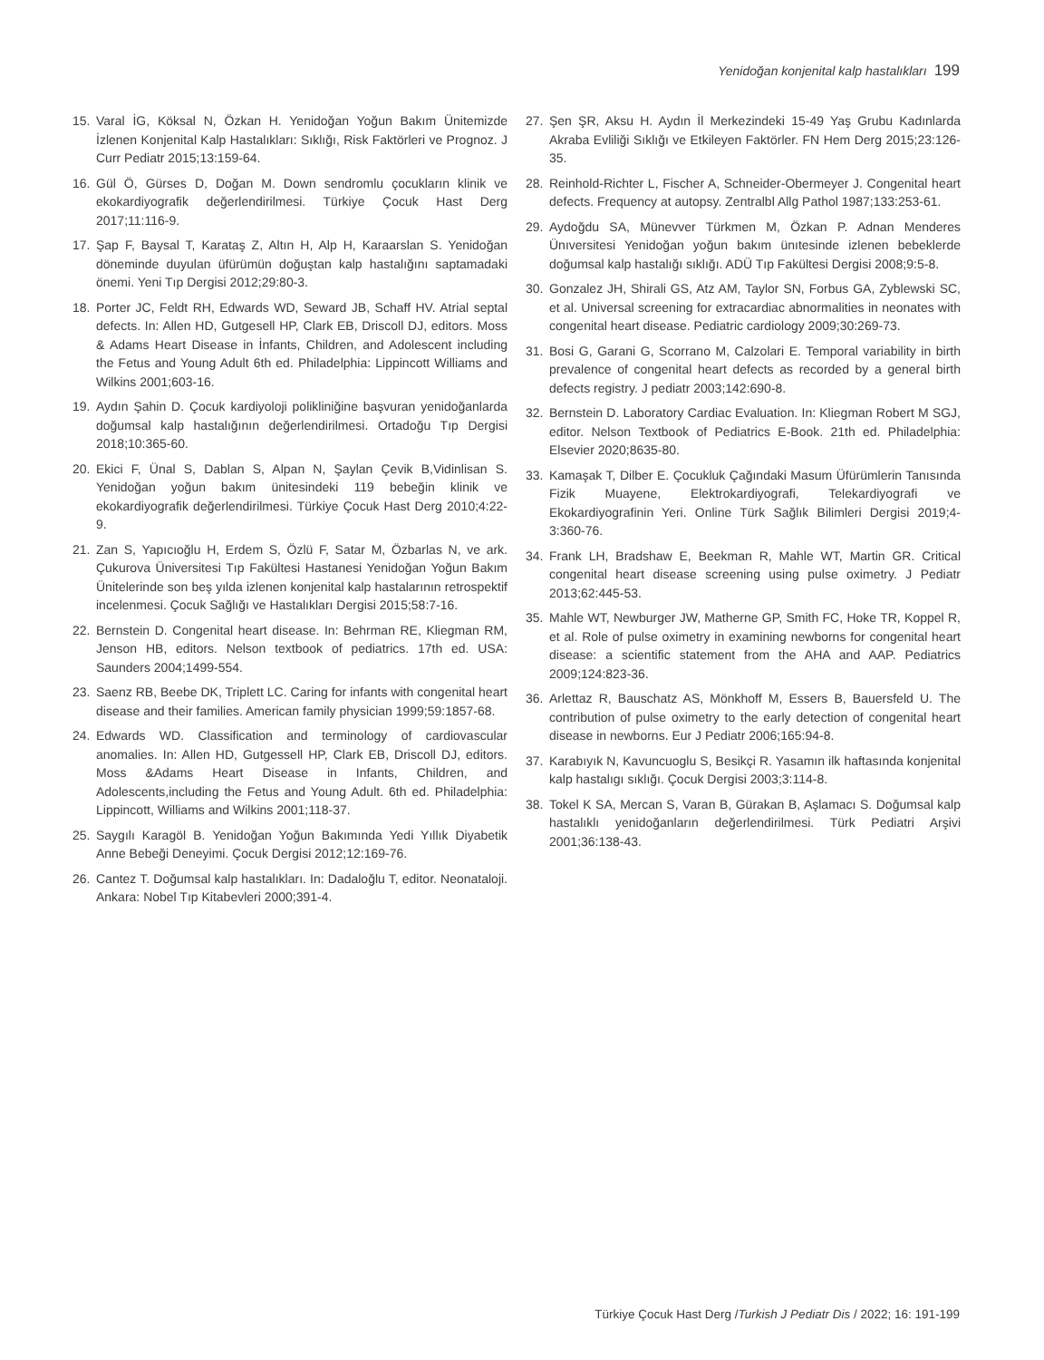Yenidoğan konjenital kalp hastalıkları 199
15. Varal İG, Köksal N, Özkan H. Yenidoğan Yoğun Bakım Ünitemizde İzlenen Konjenital Kalp Hastalıkları: Sıklığı, Risk Faktörleri ve Prognoz. J Curr Pediatr 2015;13:159-64.
16. Gül Ö, Gürses D, Doğan M. Down sendromlu çocukların klinik ve ekokardiyografik değerlendirilmesi. Türkiye Çocuk Hast Derg 2017;11:116-9.
17. Şap F, Baysal T, Karataş Z, Altın H, Alp H, Karaarslan S. Yenidoğan döneminde duyulan üfürümün doğuştan kalp hastalığını saptamadaki önemi. Yeni Tıp Dergisi 2012;29:80-3.
18. Porter JC, Feldt RH, Edwards WD, Seward JB, Schaff HV. Atrial septal defects. In: Allen HD, Gutgesell HP, Clark EB, Driscoll DJ, editors. Moss & Adams Heart Disease in İnfants, Children, and Adolescent including the Fetus and Young Adult 6th ed. Philadelphia: Lippincott Williams and Wilkins 2001;603-16.
19. Aydın Şahin D. Çocuk kardiyoloji polikliniğine başvuran yenidoğanlarda doğumsal kalp hastalığının değerlendirilmesi. Ortadoğu Tıp Dergisi 2018;10:365-60.
20. Ekici F, Ünal S, Dablan S, Alpan N, Şaylan Çevik B,Vidinlisan S. Yenidoğan yoğun bakım ünitesindeki 119 bebeğin klinik ve ekokardiyografik değerlendirilmesi. Türkiye Çocuk Hast Derg 2010;4:22-9.
21. Zan S, Yapıcıoğlu H, Erdem S, Özlü F, Satar M, Özbarlas N, ve ark. Çukurova Üniversitesi Tıp Fakültesi Hastanesi Yenidoğan Yoğun Bakım Ünitelerinde son beş yılda izlenen konjenital kalp hastalarının retrospektif incelenmesi. Çocuk Sağlığı ve Hastalıkları Dergisi 2015;58:7-16.
22. Bernstein D. Congenital heart disease. In: Behrman RE, Kliegman RM, Jenson HB, editors. Nelson textbook of pediatrics. 17th ed. USA: Saunders 2004;1499-554.
23. Saenz RB, Beebe DK, Triplett LC. Caring for infants with congenital heart disease and their families. American family physician 1999;59:1857-68.
24. Edwards WD. Classification and terminology of cardiovascular anomalies. In: Allen HD, Gutgessell HP, Clark EB, Driscoll DJ, editors. Moss &Adams Heart Disease in Infants, Children, and Adolescents,including the Fetus and Young Adult. 6th ed. Philadelphia: Lippincott, Williams and Wilkins 2001;118-37.
25. Saygılı Karagöl B. Yenidoğan Yoğun Bakımında Yedi Yıllık Diyabetik Anne Bebeği Deneyimi. Çocuk Dergisi 2012;12:169-76.
26. Cantez T. Doğumsal kalp hastalıkları. In: Dadaloğlu T, editor. Neonataloji. Ankara: Nobel Tıp Kitabevleri 2000;391-4.
27. Şen ŞR, Aksu H. Aydın İl Merkezindeki 15-49 Yaş Grubu Kadınlarda Akraba Evliliği Sıklığı ve Etkileyen Faktörler. FN Hem Derg 2015;23:126-35.
28. Reinhold-Richter L, Fischer A, Schneider-Obermeyer J. Congenital heart defects. Frequency at autopsy. Zentralbl Allg Pathol 1987;133:253-61.
29. Aydoğdu SA, Münevver Türkmen M, Özkan P. Adnan Menderes Ünıversitesi Yenidoğan yoğun bakım ünıtesinde izlenen bebeklerde doğumsal kalp hastalığı sıklığı. ADÜ Tıp Fakültesi Dergisi 2008;9:5-8.
30. Gonzalez JH, Shirali GS, Atz AM, Taylor SN, Forbus GA, Zyblewski SC, et al. Universal screening for extracardiac abnormalities in neonates with congenital heart disease. Pediatric cardiology 2009;30:269-73.
31. Bosi G, Garani G, Scorrano M, Calzolari E. Temporal variability in birth prevalence of congenital heart defects as recorded by a general birth defects registry. J pediatr 2003;142:690-8.
32. Bernstein D. Laboratory Cardiac Evaluation. In: Kliegman Robert M SGJ, editor. Nelson Textbook of Pediatrics E-Book. 21th ed. Philadelphia: Elsevier 2020;8635-80.
33. Kamaşak T, Dilber E. Çocukluk Çağındaki Masum Üfürümlerin Tanısında Fizik Muayene, Elektrokardiyografi, Telekardiyografi ve Ekokardiyografinin Yeri. Online Türk Sağlık Bilimleri Dergisi 2019;4-3:360-76.
34. Frank LH, Bradshaw E, Beekman R, Mahle WT, Martin GR. Critical congenital heart disease screening using pulse oximetry. J Pediatr 2013;62:445-53.
35. Mahle WT, Newburger JW, Matherne GP, Smith FC, Hoke TR, Koppel R, et al. Role of pulse oximetry in examining newborns for congenital heart disease: a scientific statement from the AHA and AAP. Pediatrics 2009;124:823-36.
36. Arlettaz R, Bauschatz AS, Mönkhoff M, Essers B, Bauersfeld U. The contribution of pulse oximetry to the early detection of congenital heart disease in newborns. Eur J Pediatr 2006;165:94-8.
37. Karabıyık N, Kavuncuoglu S, Besikçi R. Yasamın ilk haftasında konjenital kalp hastalıgı sıklığı. Çocuk Dergisi 2003;3:114-8.
38. Tokel K SA, Mercan S, Varan B, Gürakan B, Aşlamacı S. Doğumsal kalp hastalıklı yenidoğanların değerlendirilmesi. Türk Pediatri Arşivi 2001;36:138-43.
Türkiye Çocuk Hast Derg /Turkish J Pediatr Dis / 2022; 16: 191-199